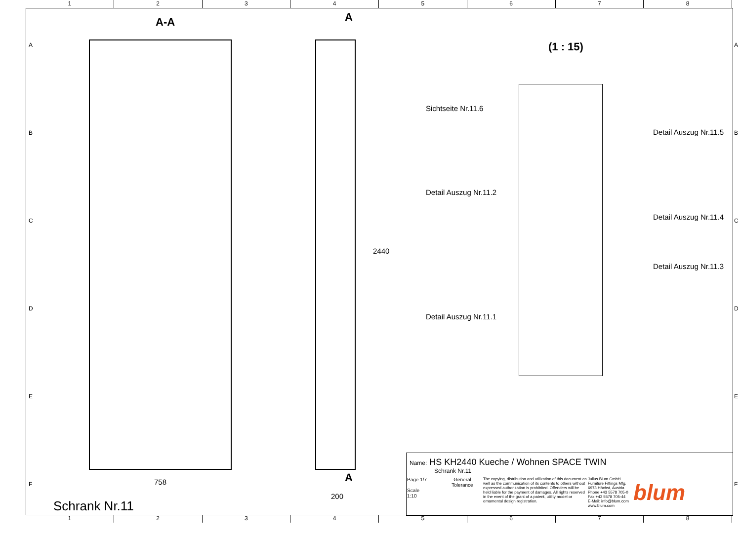1 2 3 4 5 6 7 8
A
B
C
D
E
F
A
B
C
D
E
F
A-A A
A
2440
758
200
Schrank Nr.11
(1 : 15)
Sichtseite Nr.11.6
Detail Auszug Nr.11.2
Detail Auszug Nr.11.1
Detail Auszug Nr.11.5
Detail Auszug Nr.11.4
Detail Auszug Nr.11.3
Name: HS KH2440 Kueche / Wohnen SPACE TWIN
Schrank Nr.11
| Page 1/7 Scale 1:10 | General Tolerance | The copying, distribution and utilization of this document as well as the communication of its contents to others without expressed authorization is prohibited. Offenders will be held liable for the payment of damages. All rights reserved in the event of the grant of a patent, utility model or ornamental design registration. | Julius Blum GmbH Furniture Fittings Mfg. 6973 Höchst, Austria Phone +43 5578 705-0 Fax +43 5578 705-44 E-Mail: info@blum.com www.blum.com | blum |
1 2 3 4 5 6 7 8